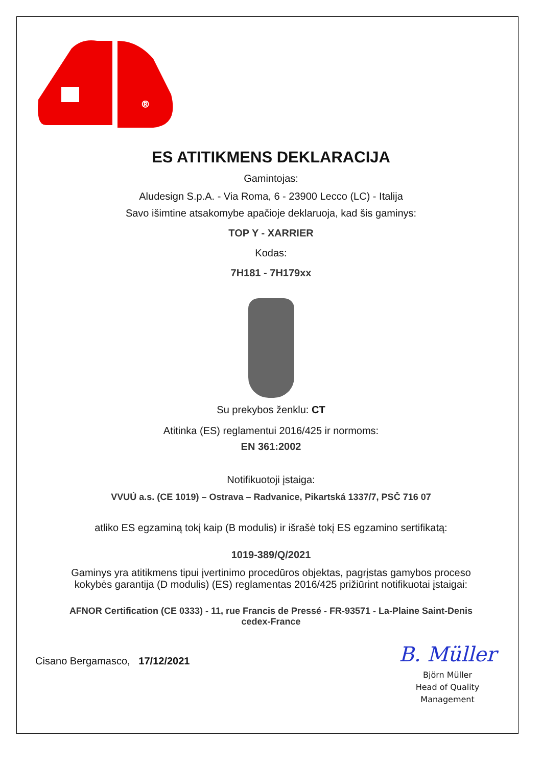®
ES ATITIKMENS DEKLARACIJA
Gamintojas:
Aludesign S.p.A. - Via Roma, 6 - 23900 Lecco (LC) - Italija
Savo išimtine atsakomybe apačioje deklaruoja, kad šis gaminys:
TOP Y - XARRIER
Kodas:
7H181 - 7H179xx
Su prekybos ženklu: CT
Atitinka (ES) reglamentui 2016/425 ir normoms:
EN 361:2002
Notifikuotoji įstaiga:
VVUÚ a.s. (CE 1019) – Ostrava – Radvanice, Pikartská 1337/7, PSČ 716 07
atliko ES egzaminą tokį kaip (B modulis) ir išrašė tokį ES egzamino sertifikatą:
1019-389/Q/2021
Gaminys yra atitikmens tipui įvertinimo procedūros objektas, pagrįstas gamybos proceso
kokybės garantija (D modulis) (ES) reglamentas 2016/425 prižiūrint notifikuotai įstaigai:
AFNOR Certification (CE 0333) - 11, rue Francis de Pressé - FR-93571 - La-Plaine Saint-Denis
cedex-France
Cisano Bergamasco, 17/12/2021
B. Müller
Björn Müller
Head of Quality
Management